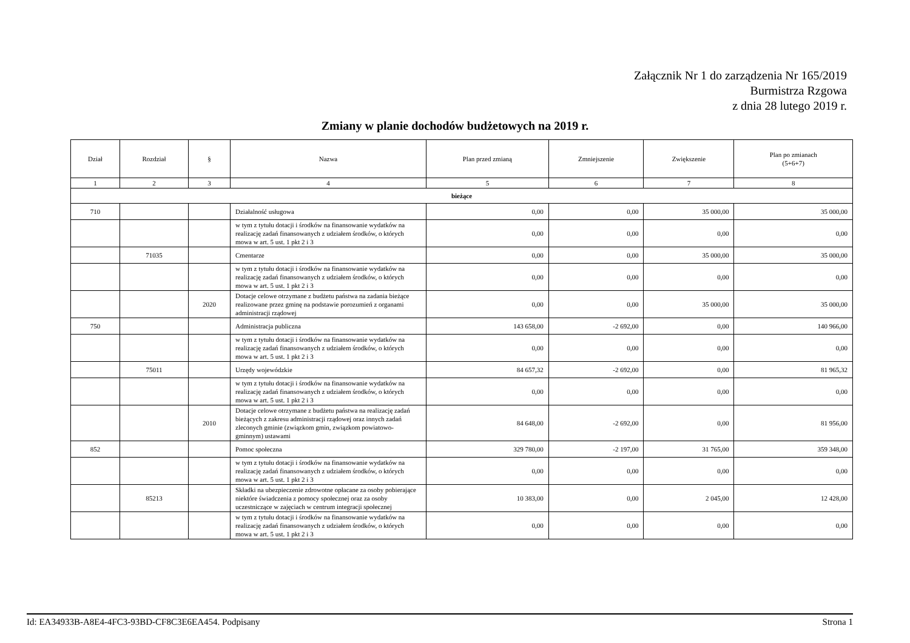Załącznik Nr 1 do zarządzenia Nr 165/2019
Burmistrza Rzgowa
z dnia 28 lutego 2019 r.
Zmiany w planie dochodów budżetowych na 2019 r.
| Dział | Rozdział | § | Nazwa | Plan przed zmianą | Zmniejszenie | Zwiększenie | Plan po zmianach (5+6+7) |
| --- | --- | --- | --- | --- | --- | --- | --- |
| 1 | 2 | 3 | 4 | 5 | 6 | 7 | 8 |
| bieżące | | | | | | | |
| 710 | | | Działalność usługowa | 0,00 | 0,00 | 35 000,00 | 35 000,00 |
| | | | w tym z tytułu dotacji i środków na finansowanie wydatków na realizację zadań finansowanych z udziałem środków, o których mowa w art. 5 ust. 1 pkt 2 i 3 | 0,00 | 0,00 | 0,00 | 0,00 |
| | 71035 | | Cmentarze | 0,00 | 0,00 | 35 000,00 | 35 000,00 |
| | | | w tym z tytułu dotacji i środków na finansowanie wydatków na realizację zadań finansowanych z udziałem środków, o których mowa w art. 5 ust. 1 pkt 2 i 3 | 0,00 | 0,00 | 0,00 | 0,00 |
| | | 2020 | Dotacje celowe otrzymane z budżetu państwa na zadania bieżące realizowane przez gminę na podstawie porozumień z organami administracji rządowej | 0,00 | 0,00 | 35 000,00 | 35 000,00 |
| 750 | | | Administracja publiczna | 143 658,00 | -2 692,00 | 0,00 | 140 966,00 |
| | | | w tym z tytułu dotacji i środków na finansowanie wydatków na realizację zadań finansowanych z udziałem środków, o których mowa w art. 5 ust. 1 pkt 2 i 3 | 0,00 | 0,00 | 0,00 | 0,00 |
| | 75011 | | Urzędy wojewódzkie | 84 657,32 | -2 692,00 | 0,00 | 81 965,32 |
| | | | w tym z tytułu dotacji i środków na finansowanie wydatków na realizację zadań finansowanych z udziałem środków, o których mowa w art. 5 ust. 1 pkt 2 i 3 | 0,00 | 0,00 | 0,00 | 0,00 |
| | | 2010 | Dotacje celowe otrzymane z budżetu państwa na realizację zadań bieżących z zakresu administracji rządowej oraz innych zadań zleconych gminie (związkom gmin, związkom powiatowo-gminnym) ustawami | 84 648,00 | -2 692,00 | 0,00 | 81 956,00 |
| 852 | | | Pomoc społeczna | 329 780,00 | -2 197,00 | 31 765,00 | 359 348,00 |
| | | | w tym z tytułu dotacji i środków na finansowanie wydatków na realizację zadań finansowanych z udziałem środków, o których mowa w art. 5 ust. 1 pkt 2 i 3 | 0,00 | 0,00 | 0,00 | 0,00 |
| | 85213 | | Składki na ubezpieczenie zdrowotne opłacane za osoby pobierające niektóre świadczenia z pomocy społecznej oraz za osoby uczestniczące w zajęciach w centrum integracji społecznej | 10 383,00 | 0,00 | 2 045,00 | 12 428,00 |
| | | | w tym z tytułu dotacji i środków na finansowanie wydatków na realizację zadań finansowanych z udziałem środków, o których mowa w art. 5 ust. 1 pkt 2 i 3 | 0,00 | 0,00 | 0,00 | 0,00 |
Id: EA34933B-A8E4-4FC3-93BD-CF8C3E6EA454. Podpisany Strona 1